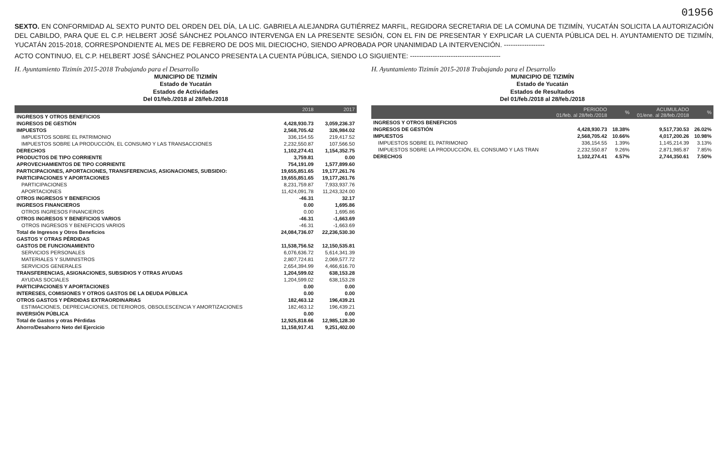01956
SEXTO. EN CONFORMIDAD AL SEXTO PUNTO DEL ORDEN DEL DÍA, LA LIC. GABRIELA ALEJANDRA GUTIÉRREZ MARFIL, REGIDORA SECRETARIA DE LA COMUNA DE TIZIMÍN, YUCATÁN SOLICITA LA AUTORIZACIÓN DEL CABILDO, PARA QUE EL C.P. HELBERT JOSÉ SÁNCHEZ POLANCO INTERVENGA EN LA PRESENTE SESIÓN, CON EL FIN DE PRESENTAR Y EXPLICAR LA CUENTA PÚBLICA DEL H. AYUNTAMIENTO DE TIZIMÍN, YUCATÁN 2015-2018, CORRESPONDIENTE AL MES DE FEBRERO DE DOS MIL DIECIOCHO, SIENDO APROBADA POR UNANIMIDAD LA INTERVENCIÓN. ------------------
ACTO CONTINUO, EL C.P. HELBERT JOSÉ SÁNCHEZ POLANCO PRESENTA LA CUENTA PÚBLICA, SIENDO LO SIGUIENTE: ----------------------------------------
H. Ayuntamiento Tizimín 2015-2018 Trabajando para el Desarrollo
MUNICIPIO DE TIZIMÍN
Estado de Yucatán
Estados de Actividades
Del 01/feb./2018 al 28/feb./2018
| | 2018 | 2017 |
| --- | --- | --- |
| INGRESOS Y OTROS BENEFICIOS | | |
| INGRESOS DE GESTIÓN | 4,428,930.73 | 3,059,236.37 |
| IMPUESTOS | 2,568,705.42 | 326,984.02 |
| IMPUESTOS SOBRE EL PATRIMONIO | 336,154.55 | 219,417.52 |
| IMPUESTOS SOBRE LA PRODUCCIÓN, EL CONSUMO Y LAS TRANSACCIONES | 2,232,550.87 | 107,566.50 |
| DERECHOS | 1,102,274.41 | 1,154,352.75 |
| PRODUCTOS DE TIPO CORRIENTE | 3,759.81 | 0.00 |
| APROVECHAMIENTOS DE TIPO CORRIENTE | 754,191.09 | 1,577,899.60 |
| PARTICIPACIONES, APORTACIONES, TRANSFERENCIAS, ASIGNACIONES, SUBSIDIO: | 19,655,851.65 | 19,177,261.76 |
| PARTICIPACIONES Y APORTACIONES | 19,655,851.65 | 19,177,261.76 |
| PARTICIPACIONES | 8,231,759.87 | 7,933,937.76 |
| APORTACIONES | 11,424,091.78 | 11,243,324.00 |
| OTROS INGRESOS Y BENEFICIOS | -46.31 | 32.17 |
| INGRESOS FINANCIEROS | 0.00 | 1,695.86 |
| OTROS INGRESOS FINANCIEROS | 0.00 | 1,695.86 |
| OTROS INGRESOS Y BENEFICIOS VARIOS | -46.31 | -1,663.69 |
| OTROS INGRESOS Y BENEFICIOS VARIOS | -46.31 | -1,663.69 |
| Total de Ingresos y Otros Beneficios | 24,084,736.07 | 22,236,530.30 |
| GASTOS Y OTRAS PÉRDIDAS | | |
| GASTOS DE FUNCIONAMIENTO | 11,538,756.52 | 12,150,535.81 |
| SERVICIOS PERSONALES | 6,076,636.72 | 5,614,341.39 |
| MATERIALES Y SUMINISTROS | 2,807,724.81 | 2,069,577.72 |
| SERVICIOS GENERALES | 2,654,394.99 | 4,466,616.70 |
| TRANSFERENCIAS, ASIGNACIONES, SUBSIDIOS Y OTRAS AYUDAS | 1,204,599.02 | 638,153.28 |
| AYUDAS SOCIALES | 1,204,599.02 | 638,153.28 |
| PARTICIPACIONES Y APORTACIONES | 0.00 | 0.00 |
| INTERESES, COMISIONES Y OTROS GASTOS DE LA DEUDA PÚBLICA | 0.00 | 0.00 |
| OTROS GASTOS Y PÉRDIDAS EXTRAORDINARIAS | 182,463.12 | 196,439.21 |
| ESTIMACIONES, DEPRECIACIONES, DETERIOROS, OBSOLESCENCIA Y AMORTIZACIONES | 182,463.12 | 196,439.21 |
| INVERSIÓN PÚBLICA | 0.00 | 0.00 |
| Total de Gastos y otras Pérdidas | 12,925,818.66 | 12,985,128.30 |
| Ahorro/Desahorro Neto del Ejercicio | 11,158,917.41 | 9,251,402.00 |
H. Ayuntamiento Tizimín 2015-2018 Trabajando para el Desarrollo
MUNICIPIO DE TIZIMÍN
Estado de Yucatán
Estados de Resultados
Del 01/feb./2018 al 28/feb./2018
| | PERIODO 01/feb. al 28/feb./2018 | % | ACUMULADO 01/ene. al 28/feb./2018 | % |
| --- | --- | --- | --- | --- |
| INGRESOS Y OTROS BENEFICIOS | | | | |
| INGRESOS DE GESTIÓN | 4,428,930.73 | 18.38% | 9,517,730.53 | 26.02% |
| IMPUESTOS | 2,568,705.42 | 10.66% | 4,017,200.26 | 10.98% |
| IMPUESTOS SOBRE EL PATRIMONIO | 336,154.55 | 1.39% | 1,145,214.39 | 3.13% |
| IMPUESTOS SOBRE LA PRODUCCIÓN, EL CONSUMO Y LAS TRAN | 2,232,550.87 | 9.26% | 2,871,985.87 | 7.85% |
| DERECHOS | 1,102,274.41 | 4.57% | 2,744,350.61 | 7.50% |